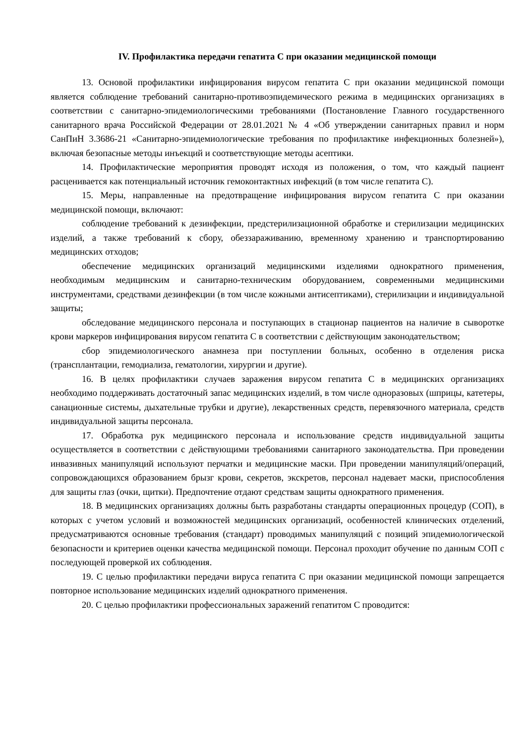IV. Профилактика передачи гепатита С при оказании медицинской помощи
13. Основой профилактики инфицирования вирусом гепатита С при оказании медицинской помощи является соблюдение требований санитарно-противоэпидемического режима в медицинских организациях в соответствии с санитарно-эпидемиологическими требованиями (Постановление Главного государственного санитарного врача Российской Федерации от 28.01.2021 № 4 «Об утверждении санитарных правил и норм СанПиН 3.3686-21 «Санитарно-эпидемиологические требования по профилактике инфекционных болезней»), включая безопасные методы инъекций и соответствующие методы асептики.
14. Профилактические мероприятия проводят исходя из положения, о том, что каждый пациент расценивается как потенциальный источник гемоконтактных инфекций (в том числе гепатита С).
15. Меры, направленные на предотвращение инфицирования вирусом гепатита С при оказании медицинской помощи, включают:
соблюдение требований к дезинфекции, предстерилизационной обработке и стерилизации медицинских изделий, а также требований к сбору, обеззараживанию, временному хранению и транспортированию медицинских отходов;
обеспечение медицинских организаций медицинскими изделиями однократного применения, необходимым медицинским и санитарно-техническим оборудованием, современными медицинскими инструментами, средствами дезинфекции (в том числе кожными антисептиками), стерилизации и индивидуальной защиты;
обследование медицинского персонала и поступающих в стационар пациентов на наличие в сыворотке крови маркеров инфицирования вирусом гепатита С в соответствии с действующим законодательством;
сбор эпидемиологического анамнеза при поступлении больных, особенно в отделения риска (трансплантации, гемодиализа, гематологии, хирургии и другие).
16. В целях профилактики случаев заражения вирусом гепатита С в медицинских организациях необходимо поддерживать достаточный запас медицинских изделий, в том числе одноразовых (шприцы, катетеры, санационные системы, дыхательные трубки и другие), лекарственных средств, перевязочного материала, средств индивидуальной защиты персонала.
17. Обработка рук медицинского персонала и использование средств индивидуальной защиты осуществляется в соответствии с действующими требованиями санитарного законодательства. При проведении инвазивных манипуляций используют перчатки и медицинские маски. При проведении манипуляций/операций, сопровождающихся образованием брызг крови, секретов, экскретов, персонал надевает маски, приспособления для защиты глаз (очки, щитки). Предпочтение отдают средствам защиты однократного применения.
18. В медицинских организациях должны быть разработаны стандарты операционных процедур (СОП), в которых с учетом условий и возможностей медицинских организаций, особенностей клинических отделений, предусматриваются основные требования (стандарт) проводимых манипуляций с позиций эпидемиологической безопасности и критериев оценки качества медицинской помощи. Персонал проходит обучение по данным СОП с последующей проверкой их соблюдения.
19. С целью профилактики передачи вируса гепатита С при оказании медицинской помощи запрещается повторное использование медицинских изделий однократного применения.
20. С целью профилактики профессиональных заражений гепатитом С проводится: